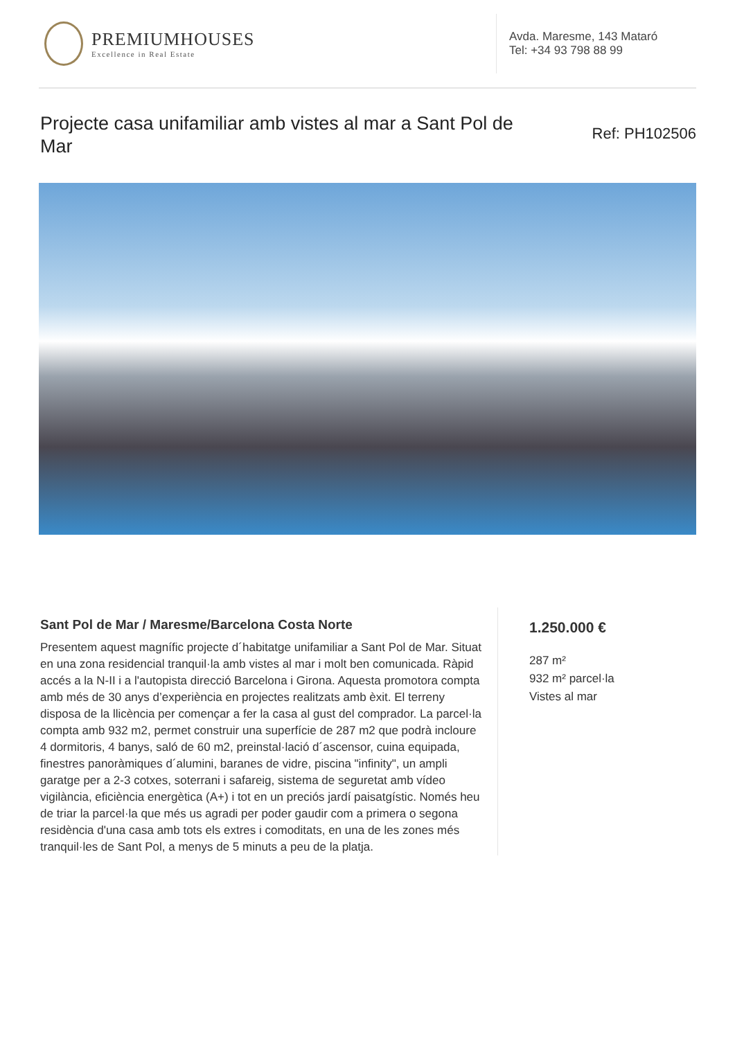PREMIUMHOUSES
Excellence in Real Estate
Avda. Maresme, 143 Mataró
Tel: +34 93 798 88 99
Projecte casa unifamiliar amb vistes al mar a Sant Pol de Mar
Ref: PH102506
Sant Pol de Mar / Maresme/Barcelona Costa Norte
Presentem aquest magnífic projecte d´habitatge unifamiliar a Sant Pol de Mar. Situat en una zona residencial tranquil·la amb vistes al mar i molt ben comunicada. Ràpid accés a la N-II i a l'autopista direcció Barcelona i Girona. Aquesta promotora compta amb més de 30 anys d’experiència en projectes realitzats amb èxit. El terreny disposa de la llicència per començar a fer la casa al gust del comprador. La parcel·la compta amb 932 m2, permet construir una superfície de 287 m2 que podrà incloure 4 dormitoris, 4 banys, saló de 60 m2, preinstal·lació d´ascensor, cuina equipada, finestres panoràmiques d´alumini, baranes de vidre, piscina "infinity", un ampli garatge per a 2-3 cotxes, soterrani i safareig, sistema de seguretat amb vídeo vigilància, eficiència energètica (A+) i tot en un preciós jardí paisatgístic. Només heu de triar la parcel·la que més us agradi per poder gaudir com a primera o segona residència d'una casa amb tots els extres i comoditats, en una de les zones més tranquil·les de Sant Pol, a menys de 5 minuts a peu de la platja.
1.250.000 €
287 m²
932 m² parcel·la
Vistes al mar